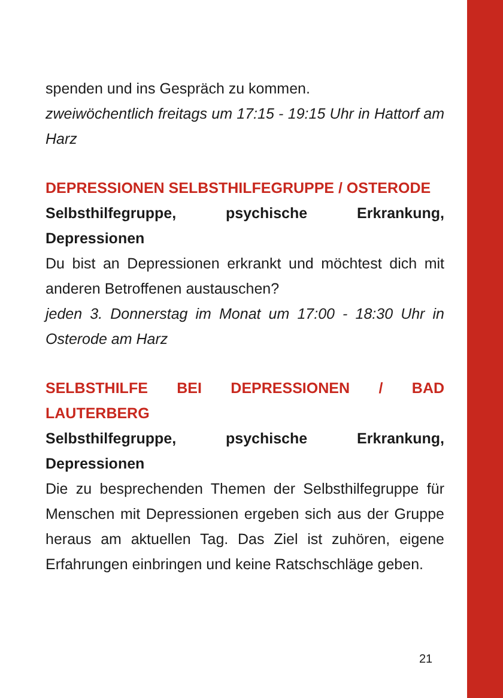spenden und ins Gespräch zu kommen.
zweiwöchentlich freitags um 17:15 - 19:15 Uhr in Hattorf am Harz
DEPRESSIONEN SELBSTHILFEGRUPPE / OSTERODE
Selbsthilfegruppe, psychische Erkrankung, Depressionen
Du bist an Depressionen erkrankt und möchtest dich mit anderen Betroffenen austauschen?
jeden 3. Donnerstag im Monat um 17:00 - 18:30 Uhr in Osterode am Harz
SELBSTHILFE BEI DEPRESSIONEN / BAD LAUTERBERG
Selbsthilfegruppe, psychische Erkrankung, Depressionen
Die zu besprechenden Themen der Selbsthilfegruppe für Menschen mit Depressionen ergeben sich aus der Gruppe heraus am aktuellen Tag. Das Ziel ist zuhören, eigene Erfahrungen einbringen und keine Ratschschläge geben.
21